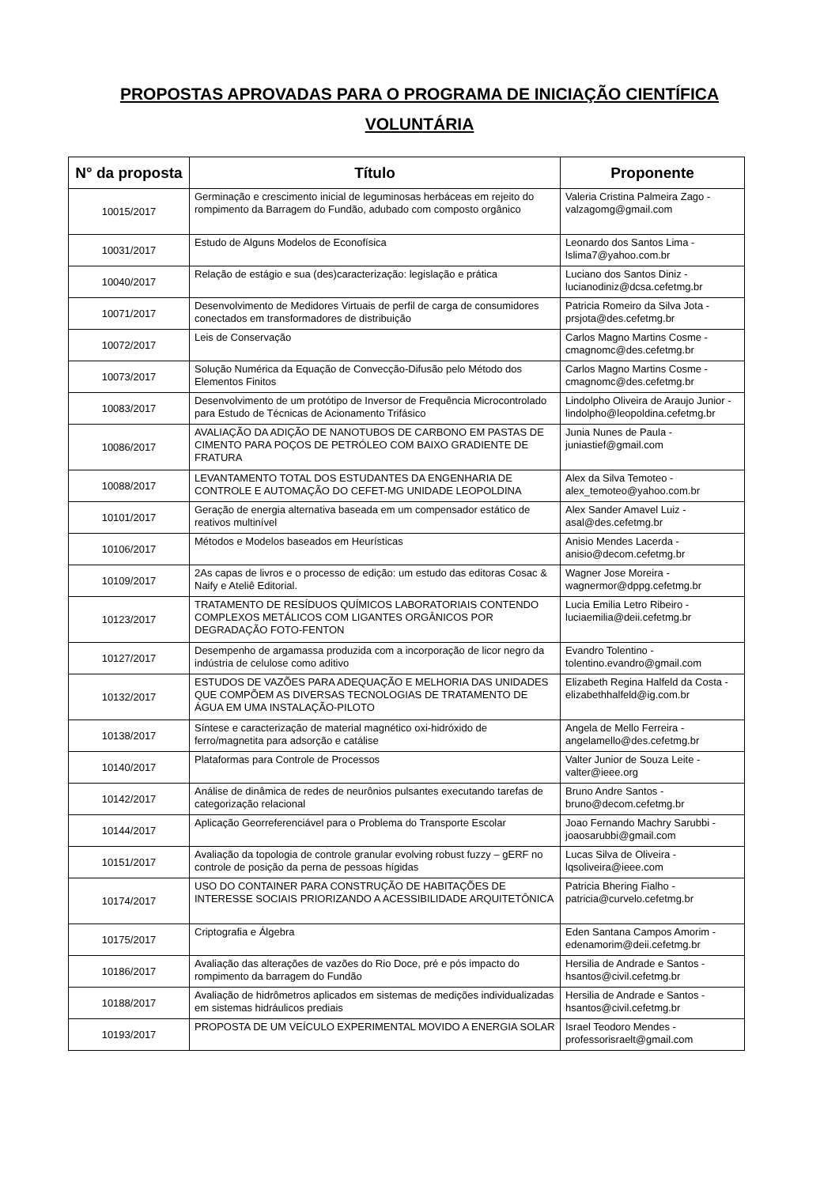PROPOSTAS APROVADAS PARA O PROGRAMA DE INICIAÇÃO CIENTÍFICA
VOLUNTÁRIA
| N° da proposta | Título | Proponente |
| --- | --- | --- |
| 10015/2017 | Germinação e crescimento inicial de leguminosas herbáceas em rejeito do rompimento da Barragem do Fundão, adubado com composto orgânico | Valeria Cristina Palmeira Zago - valzagomg@gmail.com |
| 10031/2017 | Estudo de Alguns Modelos de Econofísica | Leonardo dos Santos Lima - lslima7@yahoo.com.br |
| 10040/2017 | Relação de estágio e sua (des)caracterização: legislação e prática | Luciano dos Santos Diniz - lucianodiniz@dcsa.cefetmg.br |
| 10071/2017 | Desenvolvimento de Medidores Virtuais de perfil de carga de consumidores conectados em transformadores de distribuição | Patricia Romeiro da Silva Jota - prsjota@des.cefetmg.br |
| 10072/2017 | Leis de Conservação | Carlos Magno Martins Cosme - cmagnomc@des.cefetmg.br |
| 10073/2017 | Solução Numérica da Equação de Convecção-Difusão pelo Método dos Elementos Finitos | Carlos Magno Martins Cosme - cmagnomc@des.cefetmg.br |
| 10083/2017 | Desenvolvimento de um protótipo de Inversor de Frequência Microcontrolado para Estudo de Técnicas de Acionamento Trifásico | Lindolpho Oliveira de Araujo Junior - lindolpho@leopoldina.cefetmg.br |
| 10086/2017 | AVALIAÇÃO DA ADIÇÃO DE NANOTUBOS DE CARBONO EM PASTAS DE CIMENTO PARA POÇOS DE PETRÓLEO COM BAIXO GRADIENTE DE FRATURA | Junia Nunes de Paula - juniastief@gmail.com |
| 10088/2017 | LEVANTAMENTO TOTAL DOS ESTUDANTES DA ENGENHARIA DE CONTROLE E AUTOMAÇÃO DO CEFET-MG UNIDADE LEOPOLDINA | Alex da Silva Temoteo - alex_temoteo@yahoo.com.br |
| 10101/2017 | Geração de energia alternativa baseada em um compensador estático de reativos multinível | Alex Sander Amavel Luiz - asal@des.cefetmg.br |
| 10106/2017 | Métodos e Modelos baseados em Heurísticas | Anisio Mendes Lacerda - anisio@decom.cefetmg.br |
| 10109/2017 | 2As capas de livros e o processo de edição: um estudo das editoras Cosac & Naify e Ateliê Editorial. | Wagner Jose Moreira - wagnermor@dppg.cefetmg.br |
| 10123/2017 | TRATAMENTO DE RESÍDUOS QUÍMICOS LABORATORIAIS CONTENDO COMPLEXOS METÁLICOS COM LIGANTES ORGÂNICOS POR DEGRADAÇÃO FOTO-FENTON | Lucia Emilia Letro Ribeiro - luciaemilia@deii.cefetmg.br |
| 10127/2017 | Desempenho de argamassa produzida com a incorporação de licor negro da indústria de celulose como aditivo | Evandro Tolentino - tolentino.evandro@gmail.com |
| 10132/2017 | ESTUDOS DE VAZÕES PARA ADEQUAÇÃO E MELHORIA DAS UNIDADES QUE COMPÕEM AS DIVERSAS TECNOLOGIAS DE TRATAMENTO DE ÁGUA EM UMA INSTALAÇÃO-PILOTO | Elizabeth Regina Halfeld da Costa - elizabethhalfeld@ig.com.br |
| 10138/2017 | Síntese e caracterização de material magnético oxi-hidróxido de ferro/magnetita para adsorção e catálise | Angela de Mello Ferreira - angelamello@des.cefetmg.br |
| 10140/2017 | Plataformas para Controle de Processos | Valter Junior de Souza Leite - valter@ieee.org |
| 10142/2017 | Análise de dinâmica de redes de neurônios pulsantes executando tarefas de categorização relacional | Bruno Andre Santos - bruno@decom.cefetmg.br |
| 10144/2017 | Aplicação Georreferenciável para o Problema do Transporte Escolar | Joao Fernando Machry Sarubbi - joaosarubbi@gmail.com |
| 10151/2017 | Avaliação da topologia de controle granular evolving robust fuzzy – gERF no controle de posição da perna de pessoas hígidas | Lucas Silva de Oliveira - lqsoliveira@ieee.com |
| 10174/2017 | USO DO CONTAINER PARA CONSTRUÇÃO DE HABITAÇÕES DE INTERESSE SOCIAIS PRIORIZANDO A ACESSIBILIDADE ARQUITETÔNICA | Patricia Bhering Fialho - patricia@curvelo.cefetmg.br |
| 10175/2017 | Criptografia e Álgebra | Eden Santana Campos Amorim - edenamorim@deii.cefetmg.br |
| 10186/2017 | Avaliação das alterações de vazões do Rio Doce, pré e pós impacto do rompimento da barragem do Fundão | Hersilia de Andrade e Santos - hsantos@civil.cefetmg.br |
| 10188/2017 | Avaliação de hidrômetros aplicados em sistemas de medições individualizadas em sistemas hidráulicos prediais | Hersilia de Andrade e Santos - hsantos@civil.cefetmg.br |
| 10193/2017 | PROPOSTA DE UM VEÍCULO EXPERIMENTAL MOVIDO A ENERGIA SOLAR | Israel Teodoro Mendes - professorisraelt@gmail.com |